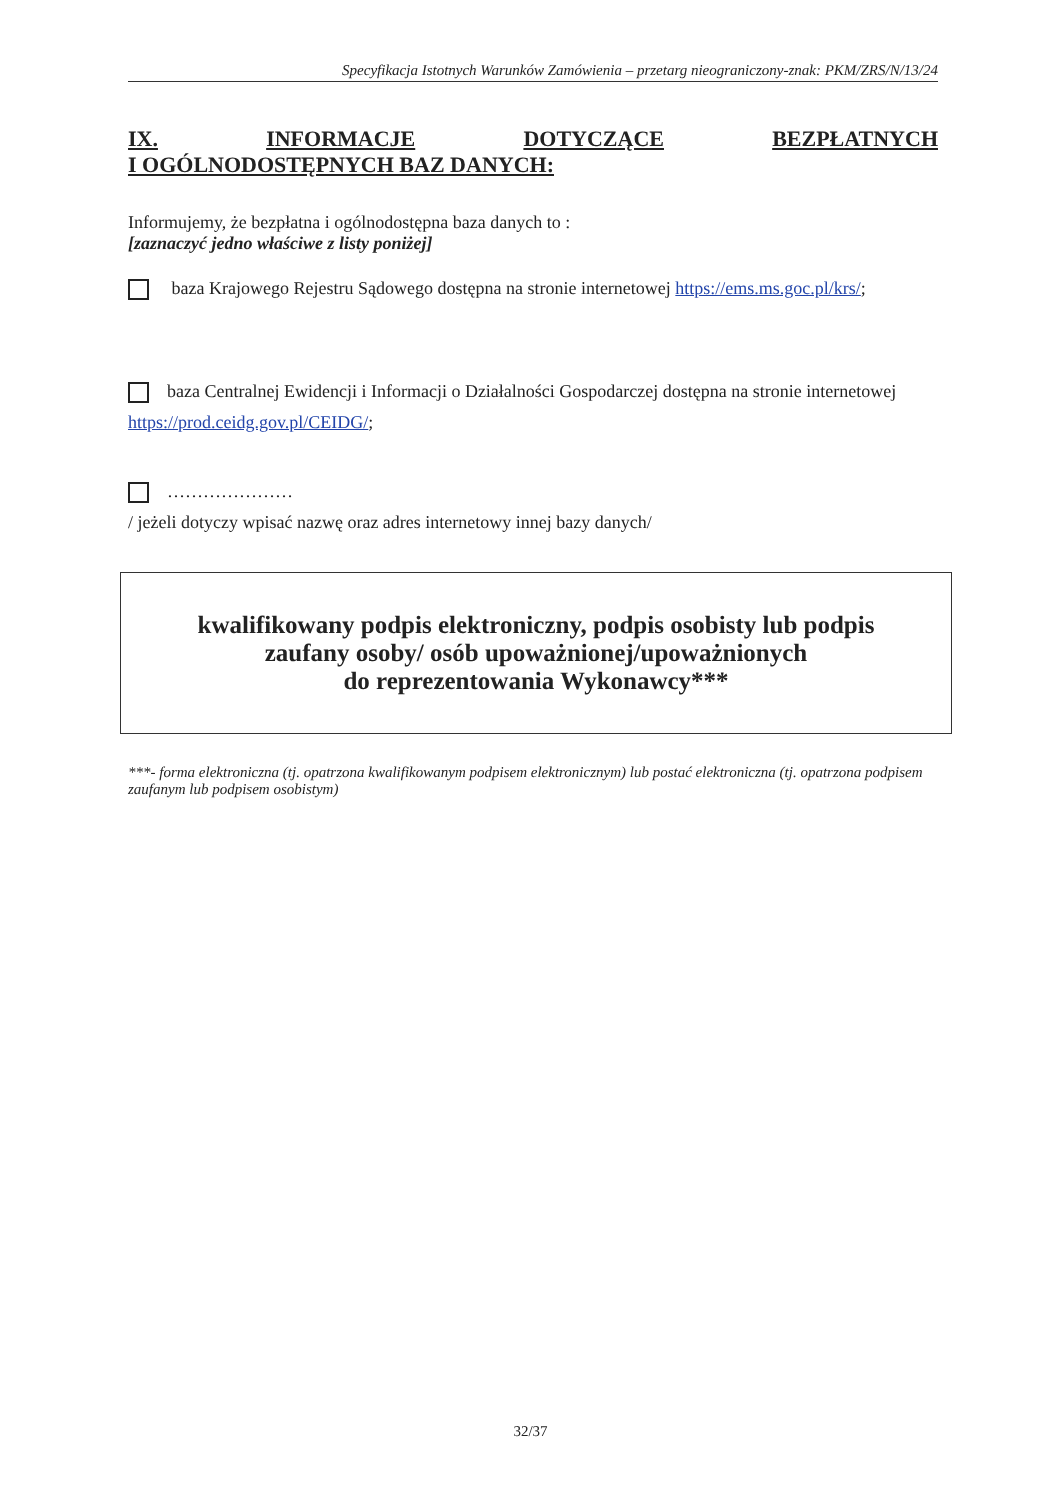Specyfikacja Istotnych Warunków Zamówienia – przetarg nieograniczony-znak: PKM/ZRS/N/13/24
IX. INFORMACJE DOTYCZĄCE BEZPŁATNYCH
I OGÓLNODOSTĘPNYCH BAZ DANYCH:
Informujemy, że bezpłatna i ogólnodostępna baza danych to :
[zaznaczyć jedno właściwe z listy poniżej]
baza Krajowego Rejestru Sądowego dostępna na stronie internetowej https://ems.ms.goc.pl/krs/;
baza Centralnej Ewidencji i Informacji o Działalności Gospodarczej dostępna na stronie internetowej https://prod.ceidg.gov.pl/CEIDG/;
…………………
/ jeżeli dotyczy wpisać nazwę oraz adres internetowy innej bazy danych/
kwalifikowany podpis elektroniczny, podpis osobisty lub podpis
zaufany osoby/ osób upoważnionej/upoważnionych
do reprezentowania Wykonawcy***
***- forma elektroniczna (tj. opatrzona kwalifikowanym podpisem elektronicznym) lub postać elektroniczna (tj. opatrzona podpisem zaufanym lub podpisem osobistym)
32/37